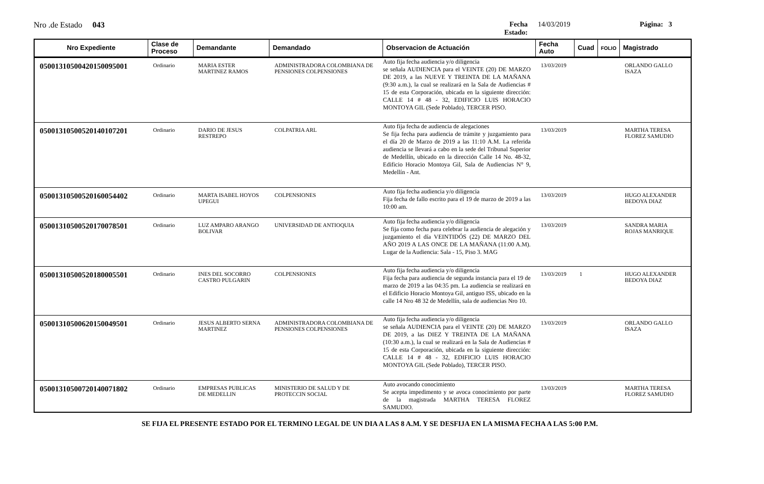Nro .de Estado 043 Fecha Estado:
14/03/2019 Página: 3
| Nro Expediente | Clase de Proceso | Demandante | Demandado | Observacion de Actuación | Fecha Auto | Cuad | FOLIO | Magistrado |
| --- | --- | --- | --- | --- | --- | --- | --- | --- |
| 05001310500420150095001 | Ordinario | MARIA ESTER MARTINEZ RAMOS | ADMINISTRADORA COLOMBIANA DE PENSIONES COLPENSIONES | Auto fija fecha audiencia y/o diligencia se señala AUDIENCIA para el VEINTE (20) DE MARZO DE 2019, a las NUEVE Y TREINTA DE LA MAÑANA (9:30 a.m.), la cual se realizará en la Sala de Audiencias # 15 de esta Corporación, ubicada en la siguiente dirección: CALLE 14 # 48 - 32, EDIFICIO LUIS HORACIO MONTOYA GIL (Sede Poblado), TERCER PISO. | 13/03/2019 | | | ORLANDO GALLO ISAZA |
| 05001310500520140107201 | Ordinario | DARIO DE JESUS RESTREPO | COLPATRIA ARL | Auto fija fecha de audiencia de alegaciones Se fija fecha para audiencia de trámite y juzgamiento para el día 20 de Marzo de 2019 a las 11:10 A.M. La referida audiencia se llevará a cabo en la sede del Tribunal Superior de Medellín, ubicado en la dirección Calle 14 No. 48-32, Edificio Horacio Montoya Gil, Sala de Audiencias N° 9, Medellín - Ant. | 13/03/2019 | | | MARTHA TERESA FLOREZ SAMUDIO |
| 05001310500520160054402 | Ordinario | MARTA ISABEL HOYOS UPEGUI | COLPENSIONES | Auto fija fecha audiencia y/o diligencia Fija fecha de fallo escrito para el 19 de marzo de 2019 a las 10:00 am. | 13/03/2019 | | | HUGO ALEXANDER BEDOYA DIAZ |
| 05001310500520170078501 | Ordinario | LUZ AMPARO ARANGO BOLIVAR | UNIVERSIDAD DE ANTIOQUIA | Auto fija fecha audiencia y/o diligencia Se fija como fecha para celebrar la audiencia de alegación y juzgamiento el día VEINTIDÓS (22) DE MARZO DEL AÑO 2019 A LAS ONCE DE LA MAÑANA (11:00 A.M). Lugar de la Audiencia: Sala - 15, Piso 3. MAG | 13/03/2019 | | | SANDRA MARIA ROJAS MANRIQUE |
| 05001310500520180005501 | Ordinario | INES DEL SOCORRO CASTRO PULGARIN | COLPENSIONES | Auto fija fecha audiencia y/o diligencia Fija fecha para audiencia de segunda instancia para el 19 de marzo de 2019 a las 04:35 pm. La audiencia se realizará en el Edificio Horacio Montoya Gil, antiguo ISS, ubicado en la calle 14 Nro 48 32 de Medellín, sala de audiencias Nro 10. | 13/03/2019 | 1 | | HUGO ALEXANDER BEDOYA DIAZ |
| 05001310500620150049501 | Ordinario | JESUS ALBERTO SERNA MARTINEZ | ADMINISTRADORA COLOMBIANA DE PENSIONES COLPENSIONES | Auto fija fecha audiencia y/o diligencia se señala AUDIENCIA para el VEINTE (20) DE MARZO DE 2019, a las DIEZ Y TREINTA DE LA MAÑANA (10:30 a.m.), la cual se realizará en la Sala de Audiencias # 15 de esta Corporación, ubicada en la siguiente dirección: CALLE 14 # 48 - 32, EDIFICIO LUIS HORACIO MONTOYA GIL (Sede Poblado), TERCER PISO. | 13/03/2019 | | | ORLANDO GALLO ISAZA |
| 05001310500720140071802 | Ordinario | EMPRESAS PUBLICAS DE MEDELLIN | MINISTERIO DE SALUD Y DE PROTECCIN SOCIAL | Auto avocando conocimiento Se acepta impedimento y se avoca conocimiento por parte de la magistrada MARTHA TERESA FLOREZ SAMUDIO. | 13/03/2019 | | | MARTHA TERESA FLOREZ SAMUDIO |
SE FIJA EL PRESENTE ESTADO POR EL TERMINO LEGAL DE UN DIA A LAS 8 A.M. Y SE DESFIJA EN LA MISMA FECHA A LAS 5:00 P.M.